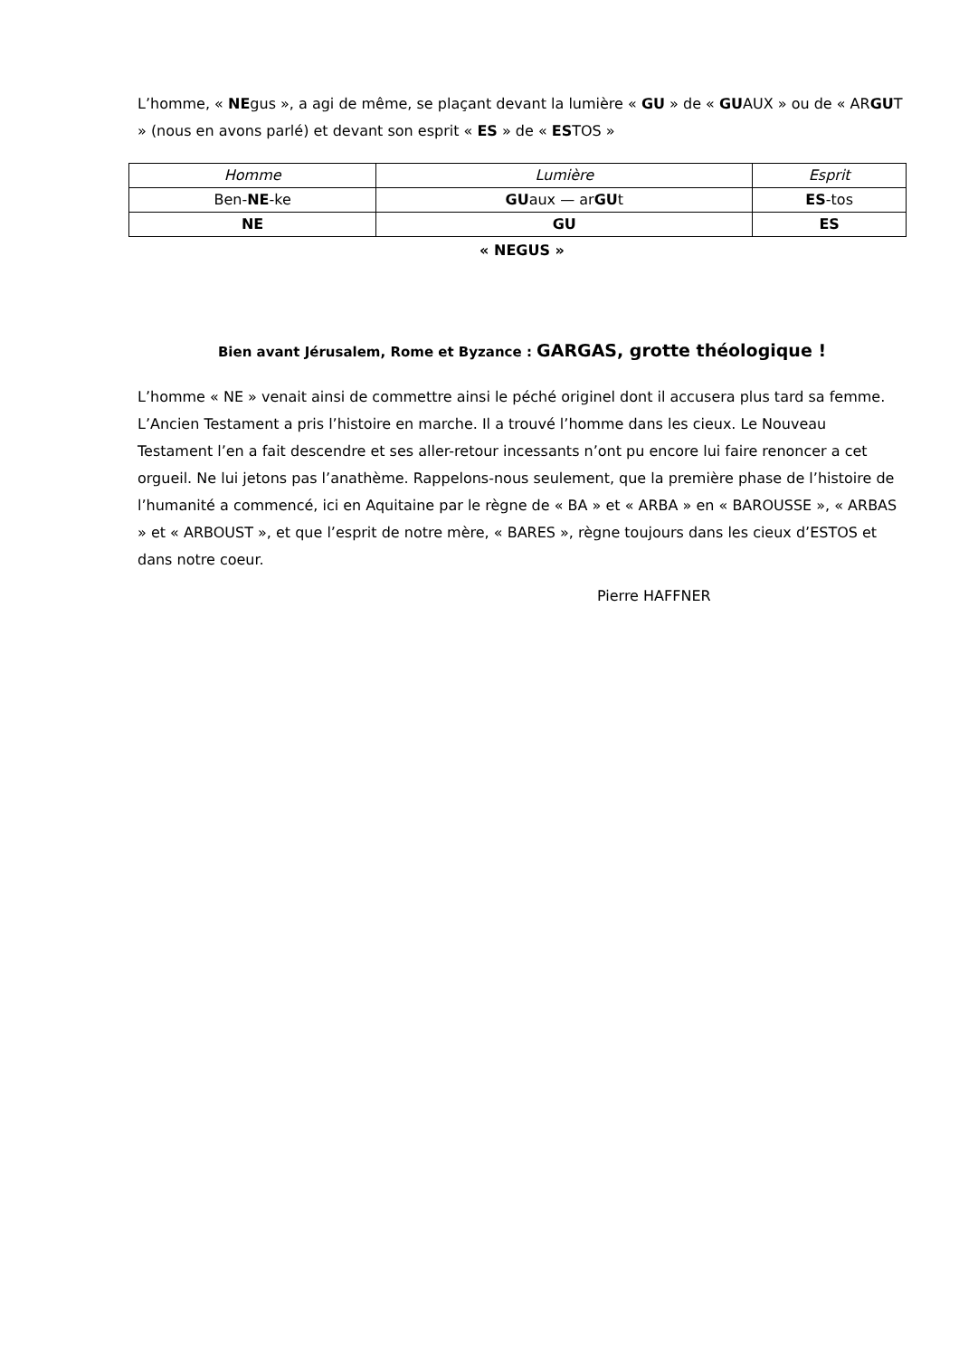L’homme, « NEgus », a agi de même, se plaçant devant la lumière « GU » de « GUAUX » ou de « ARGUT » (nous en avons parlé) et devant son esprit « ES » de « ESTOS »
| Homme | Lumière | Esprit |
| Ben- NE -ke | GU aux — ar GU t | ES -tos |
| NE | GU | ES |
« NEGUS »
Bien avant Jérusalem, Rome et Byzance : GARGAS, grotte théologique !
L’homme « NE » venait ainsi de commettre ainsi le péché originel dont il accusera plus tard sa femme. L’Ancien Testament a pris l’histoire en marche. Il a trouvé l’homme dans les cieux. Le Nouveau Testament l’en a fait descendre et ses aller-retour incessants n’ont pu encore lui faire renoncer a cet orgueil. Ne lui jetons pas l’anathème. Rappelons-nous seulement, que la première phase de l’histoire de l’humanité a commencé, ici en Aquitaine par le règne de « BA » et « ARBA » en « BAROUSSE », « ARBAS » et « ARBOUST », et que l’esprit de notre mère, « BARES », règne toujours dans les cieux d’ESTOS et dans notre coeur.
Pierre HAFFNER